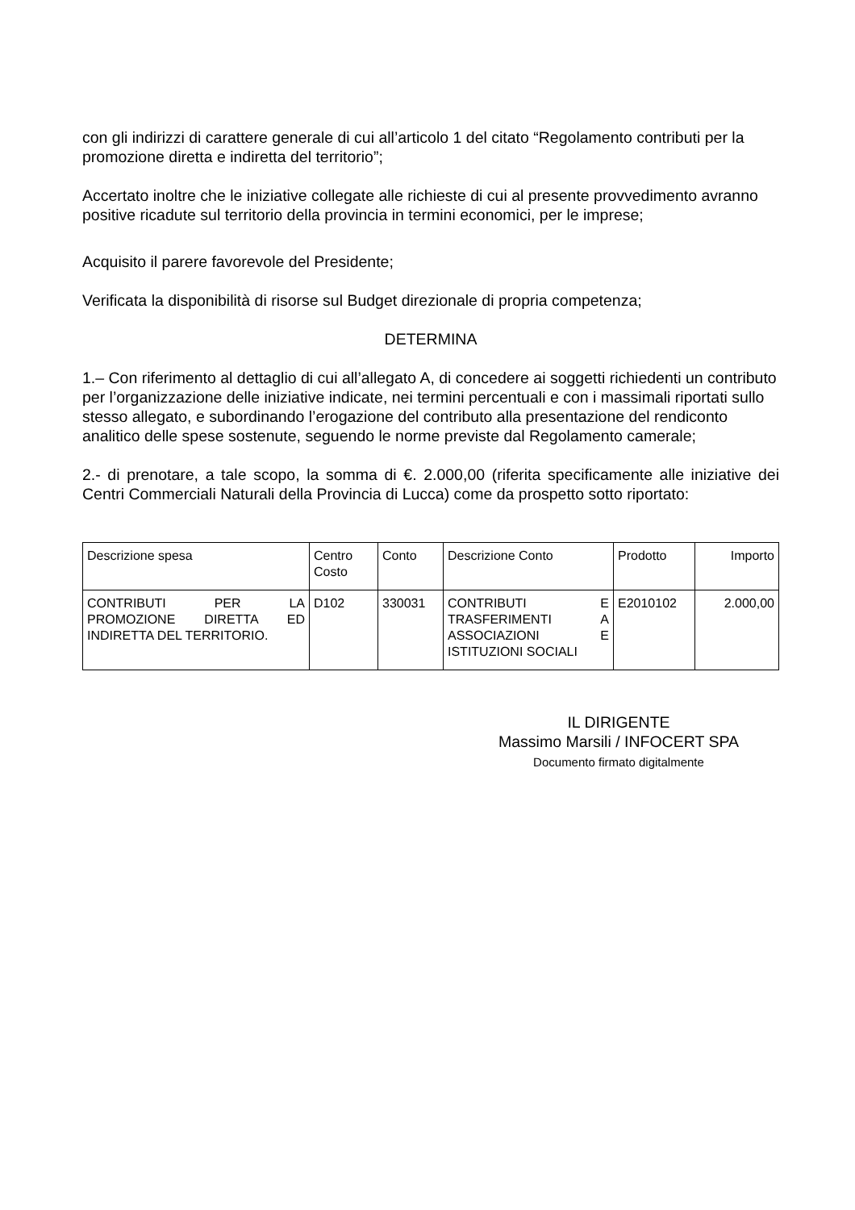con gli indirizzi di carattere generale di cui all’articolo 1 del citato “Regolamento contributi per la promozione diretta e indiretta del territorio”;
Accertato inoltre che le iniziative collegate alle richieste di cui al presente provvedimento avranno positive ricadute sul territorio della provincia in termini economici, per le imprese;
Acquisito il parere favorevole del Presidente;
Verificata la disponibilità di risorse sul Budget direzionale di propria competenza;
DETERMINA
1.– Con riferimento al dettaglio di cui all’allegato A, di concedere ai soggetti richiedenti un contributo per l’organizzazione delle iniziative indicate, nei termini percentuali e con i massimali riportati sullo stesso allegato, e subordinando l’erogazione del contributo alla presentazione del rendiconto analitico delle spese sostenute, seguendo le norme previste dal Regolamento camerale;
2.- di prenotare, a tale scopo, la somma di €. 2.000,00 (riferita specificamente alle iniziative dei Centri Commerciali Naturali della Provincia di Lucca) come da prospetto sotto riportato:
| Descrizione spesa | Centro Costo | Conto | Descrizione Conto | Prodotto | Importo |
| CONTRIBUTI PER LA PROMOZIONE DIRETTA ED INDIRETTA DEL TERRITORIO. | D102 | 330031 | CONTRIBUTI E TRASFERIMENTI A ASSOCIAZIONI E ISTITUZIONI SOCIALI | E2010102 | 2.000,00 |
IL DIRIGENTE
Massimo Marsili / INFOCERT SPA
Documento firmato digitalmente